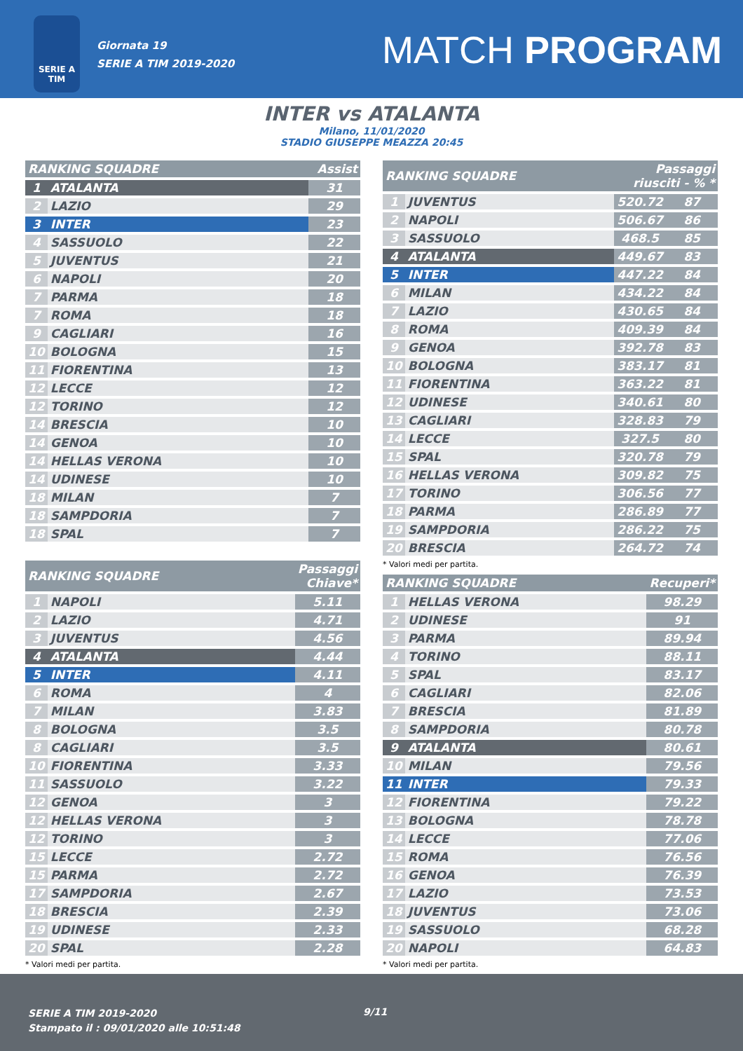SERIE A
TIM
Giornata 19
SERIE A TIM 2019-2020
MATCH PROGRAM
INTER vs ATALANTA
Milano, 11/01/2020
STADIO GIUSEPPE MEAZZA 20:45
| RANKING SQUADRE | | Assist |
| --- | --- | --- |
| 1 | ATALANTA | 31 |
| 2 | LAZIO | 29 |
| 3 | INTER | 23 |
| 4 | SASSUOLO | 22 |
| 5 | JUVENTUS | 21 |
| 6 | NAPOLI | 20 |
| 7 | PARMA | 18 |
| 7 | ROMA | 18 |
| 9 | CAGLIARI | 16 |
| 10 | BOLOGNA | 15 |
| 11 | FIORENTINA | 13 |
| 12 | LECCE | 12 |
| 12 | TORINO | 12 |
| 14 | BRESCIA | 10 |
| 14 | GENOA | 10 |
| 14 | HELLAS VERONA | 10 |
| 14 | UDINESE | 10 |
| 18 | MILAN | 7 |
| 18 | SAMPDORIA | 7 |
| 18 | SPAL | 7 |
| RANKING SQUADRE | | Passaggi Chiave* |
| --- | --- | --- |
| 1 | NAPOLI | 5.11 |
| 2 | LAZIO | 4.71 |
| 3 | JUVENTUS | 4.56 |
| 4 | ATALANTA | 4.44 |
| 5 | INTER | 4.11 |
| 6 | ROMA | 4 |
| 7 | MILAN | 3.83 |
| 8 | BOLOGNA | 3.5 |
| 8 | CAGLIARI | 3.5 |
| 10 | FIORENTINA | 3.33 |
| 11 | SASSUOLO | 3.22 |
| 12 | GENOA | 3 |
| 12 | HELLAS VERONA | 3 |
| 12 | TORINO | 3 |
| 15 | LECCE | 2.72 |
| 15 | PARMA | 2.72 |
| 17 | SAMPDORIA | 2.67 |
| 18 | BRESCIA | 2.39 |
| 19 | UDINESE | 2.33 |
| 20 | SPAL | 2.28 |
* Valori medi per partita.
| RANKING SQUADRE | | Passaggi riusciti - % * | |
| --- | --- | --- | --- |
| 1 | JUVENTUS | 520.72 | 87 |
| 2 | NAPOLI | 506.67 | 86 |
| 3 | SASSUOLO | 468.5 | 85 |
| 4 | ATALANTA | 449.67 | 83 |
| 5 | INTER | 447.22 | 84 |
| 6 | MILAN | 434.22 | 84 |
| 7 | LAZIO | 430.65 | 84 |
| 8 | ROMA | 409.39 | 84 |
| 9 | GENOA | 392.78 | 83 |
| 10 | BOLOGNA | 383.17 | 81 |
| 11 | FIORENTINA | 363.22 | 81 |
| 12 | UDINESE | 340.61 | 80 |
| 13 | CAGLIARI | 328.83 | 79 |
| 14 | LECCE | 327.5 | 80 |
| 15 | SPAL | 320.78 | 79 |
| 16 | HELLAS VERONA | 309.82 | 75 |
| 17 | TORINO | 306.56 | 77 |
| 18 | PARMA | 286.89 | 77 |
| 19 | SAMPDORIA | 286.22 | 75 |
| 20 | BRESCIA | 264.72 | 74 |
* Valori medi per partita.
| RANKING SQUADRE | | Recuperi* |
| --- | --- | --- |
| 1 | HELLAS VERONA | 98.29 |
| 2 | UDINESE | 91 |
| 3 | PARMA | 89.94 |
| 4 | TORINO | 88.11 |
| 5 | SPAL | 83.17 |
| 6 | CAGLIARI | 82.06 |
| 7 | BRESCIA | 81.89 |
| 8 | SAMPDORIA | 80.78 |
| 9 | ATALANTA | 80.61 |
| 10 | MILAN | 79.56 |
| 11 | INTER | 79.33 |
| 12 | FIORENTINA | 79.22 |
| 13 | BOLOGNA | 78.78 |
| 14 | LECCE | 77.06 |
| 15 | ROMA | 76.56 |
| 16 | GENOA | 76.39 |
| 17 | LAZIO | 73.53 |
| 18 | JUVENTUS | 73.06 |
| 19 | SASSUOLO | 68.28 |
| 20 | NAPOLI | 64.83 |
* Valori medi per partita.
SERIE A TIM 2019-2020
Stampato il : 09/01/2020 alle 10:51:48
9/11